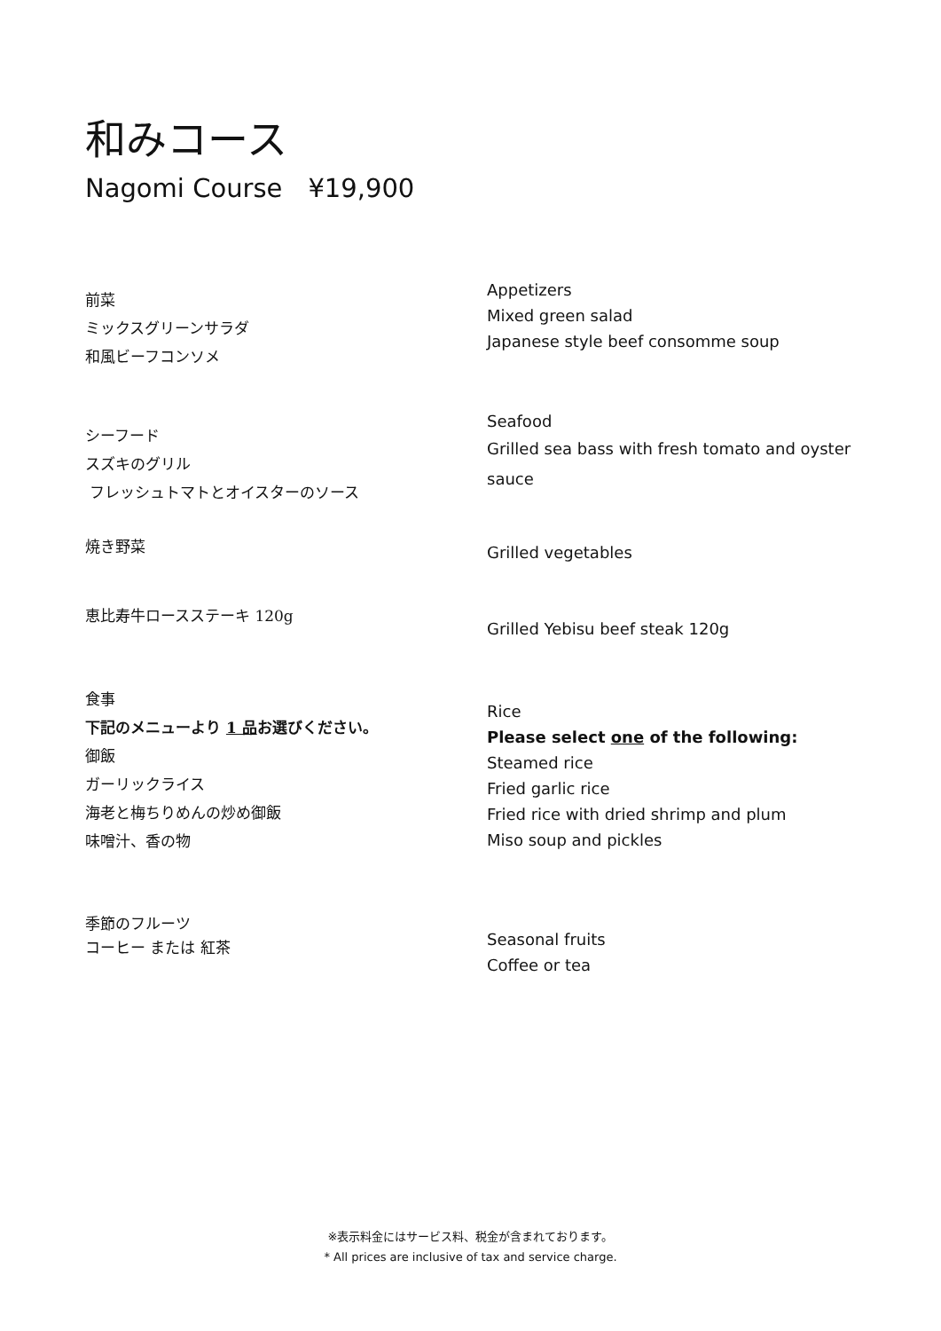和みコース
Nagomi Course　¥19,900
前菜
ミックスグリーンサラダ
和風ビーフコンソメ
Appetizers
Mixed green salad
Japanese style beef consomme soup
シーフード
スズキのグリル
フレッシュトマトとオイスターのソース
Seafood
Grilled sea bass with fresh tomato and oyster sauce
焼き野菜
Grilled vegetables
恵比寿牛ロースステーキ 120g
Grilled Yebisu beef steak 120g
食事
下記のメニューより 1 品お選びください。
御飯
ガーリックライス
海老と梅ちりめんの炒め御飯
味噌汁、香の物
Rice
Please select one of the following:
Steamed rice
Fried garlic rice
Fried rice with dried shrimp and plum
Miso soup and pickles
季節のフルーツ
コーヒー または 紅茶
Seasonal fruits
Coffee or tea
※表示料金にはサービス料、税金が含まれております。
* All prices are inclusive of tax and service charge.